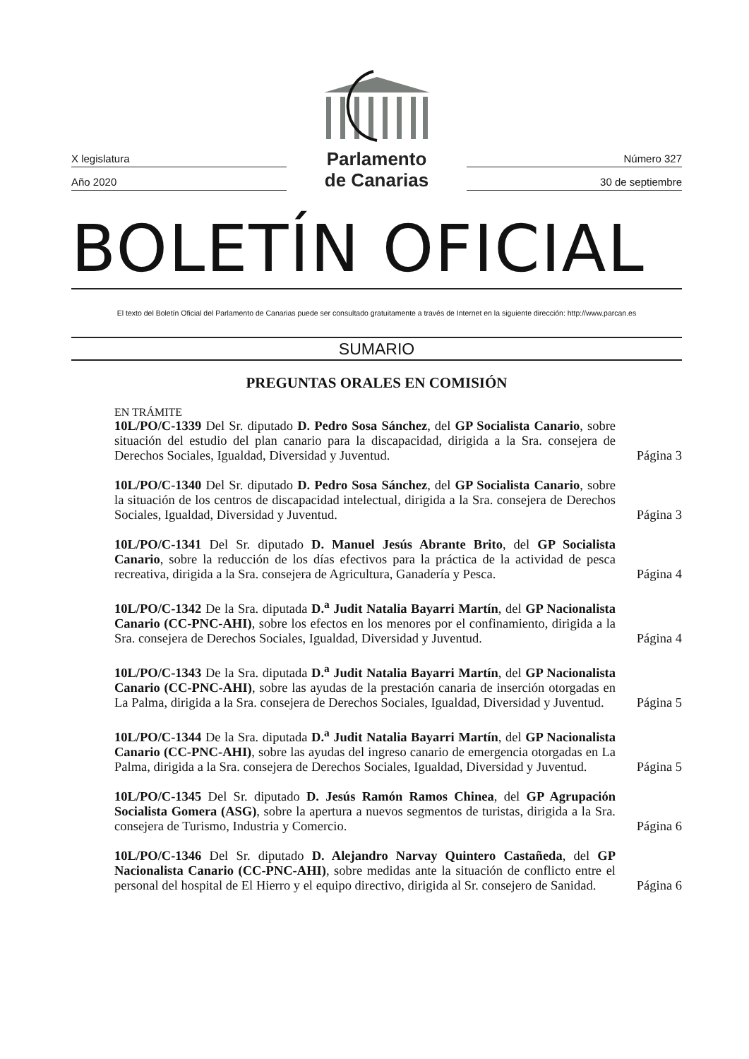X legislatura
Año 2020
Parlamento
de Canarias
Número 327
30 de septiembre
BOLETÍN OFICIAL
El texto del Boletín Oficial del Parlamento de Canarias puede ser consultado gratuitamente a través de Internet en la siguiente dirección: http://www.parcan.es
SUMARIO
PREGUNTAS ORALES EN COMISIÓN
EN TRÁMITE
10L/PO/C-1339 Del Sr. diputado D. Pedro Sosa Sánchez, del GP Socialista Canario, sobre situación del estudio del plan canario para la discapacidad, dirigida a la Sra. consejera de Derechos Sociales, Igualdad, Diversidad y Juventud.
Página 3
10L/PO/C-1340 Del Sr. diputado D. Pedro Sosa Sánchez, del GP Socialista Canario, sobre la situación de los centros de discapacidad intelectual, dirigida a la Sra. consejera de Derechos Sociales, Igualdad, Diversidad y Juventud.
Página 3
10L/PO/C-1341 Del Sr. diputado D. Manuel Jesús Abrante Brito, del GP Socialista Canario, sobre la reducción de los días efectivos para la práctica de la actividad de pesca recreativa, dirigida a la Sra. consejera de Agricultura, Ganadería y Pesca.
Página 4
10L/PO/C-1342 De la Sra. diputada D.<sup>a</sup> Judit Natalia Bayarri Martín, del GP Nacionalista Canario (CC-PNC-AHI), sobre los efectos en los menores por el confinamiento, dirigida a la Sra. consejera de Derechos Sociales, Igualdad, Diversidad y Juventud.
Página 4
10L/PO/C-1343 De la Sra. diputada D.<sup>a</sup> Judit Natalia Bayarri Martín, del GP Nacionalista Canario (CC-PNC-AHI), sobre las ayudas de la prestación canaria de inserción otorgadas en La Palma, dirigida a la Sra. consejera de Derechos Sociales, Igualdad, Diversidad y Juventud.
Página 5
10L/PO/C-1344 De la Sra. diputada D.<sup>a</sup> Judit Natalia Bayarri Martín, del GP Nacionalista Canario (CC-PNC-AHI), sobre las ayudas del ingreso canario de emergencia otorgadas en La Palma, dirigida a la Sra. consejera de Derechos Sociales, Igualdad, Diversidad y Juventud.
Página 5
10L/PO/C-1345 Del Sr. diputado D. Jesús Ramón Ramos Chinea, del GP Agrupación Socialista Gomera (ASG), sobre la apertura a nuevos segmentos de turistas, dirigida a la Sra. consejera de Turismo, Industria y Comercio.
Página 6
10L/PO/C-1346 Del Sr. diputado D. Alejandro Narvay Quintero Castañeda, del GP Nacionalista Canario (CC-PNC-AHI), sobre medidas ante la situación de conflicto entre el personal del hospital de El Hierro y el equipo directivo, dirigida al Sr. consejero de Sanidad.
Página 6